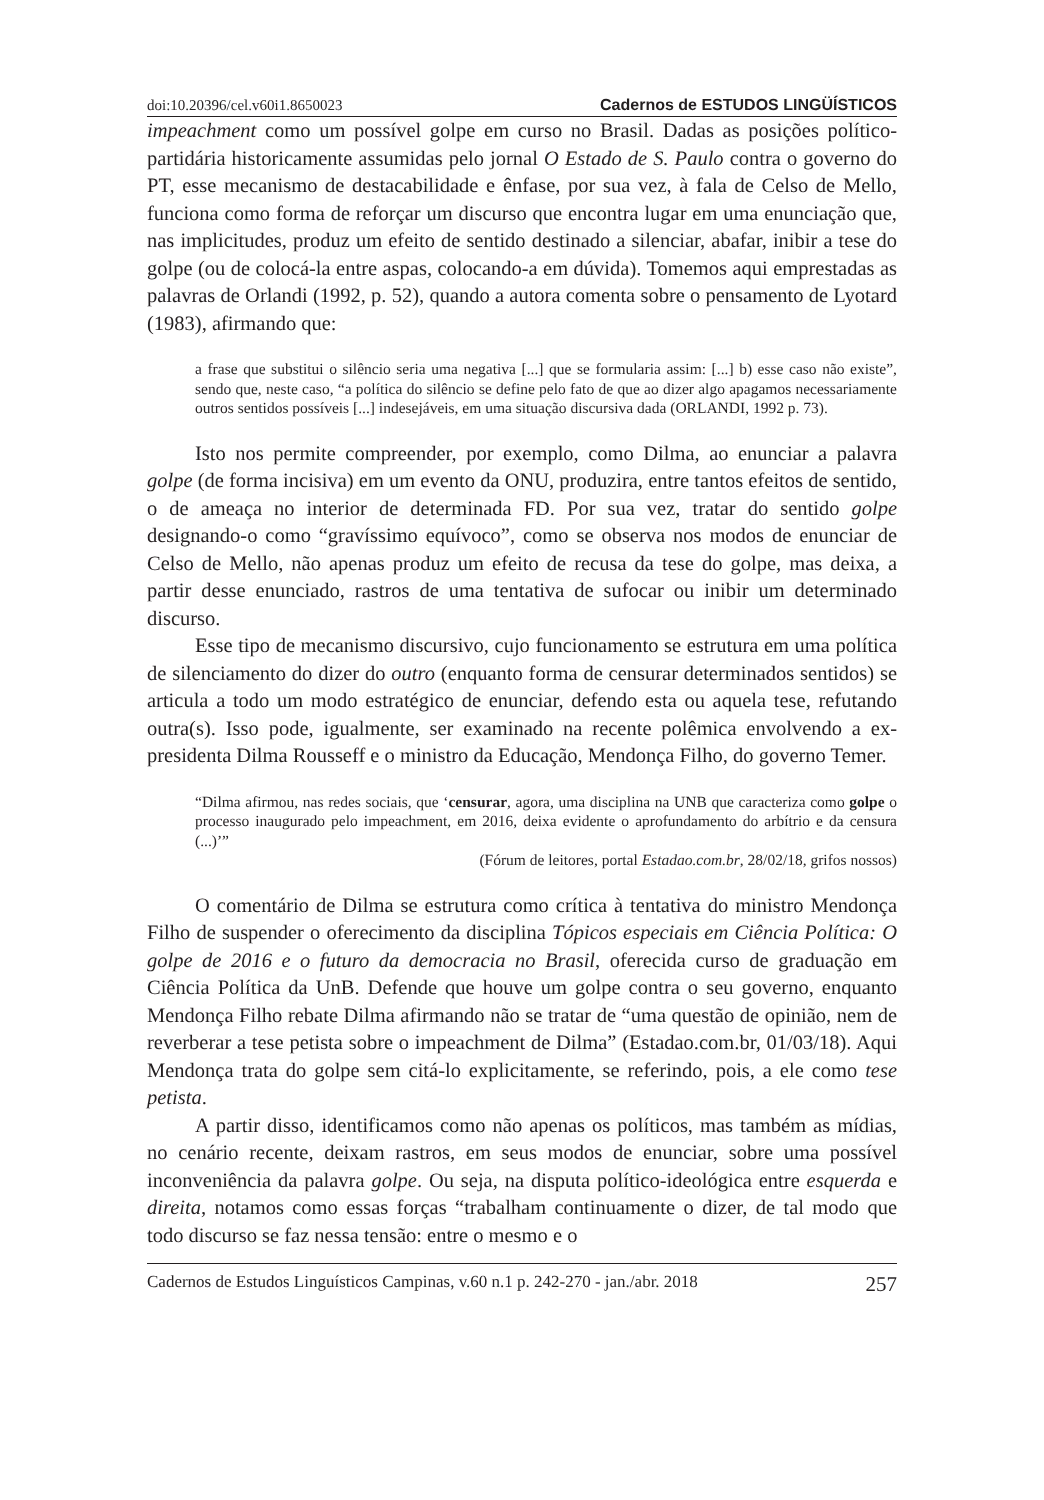doi:10.20396/cel.v60i1.8650023 Cadernos de ESTUDOS LINGÜÍSTICOS
impeachment como um possível golpe em curso no Brasil. Dadas as posições político-partidária historicamente assumidas pelo jornal O Estado de S. Paulo contra o governo do PT, esse mecanismo de destacabilidade e ênfase, por sua vez, à fala de Celso de Mello, funciona como forma de reforçar um discurso que encontra lugar em uma enunciação que, nas implicitudes, produz um efeito de sentido destinado a silenciar, abafar, inibir a tese do golpe (ou de colocá-la entre aspas, colocando-a em dúvida). Tomemos aqui emprestadas as palavras de Orlandi (1992, p. 52), quando a autora comenta sobre o pensamento de Lyotard (1983), afirmando que:
a frase que substitui o silêncio seria uma negativa [...] que se formularia assim: [...] b) esse caso não existe”, sendo que, neste caso, “a política do silêncio se define pelo fato de que ao dizer algo apagamos necessariamente outros sentidos possíveis [...] indesejáveis, em uma situação discursiva dada (ORLANDI, 1992 p. 73).
Isto nos permite compreender, por exemplo, como Dilma, ao enunciar a palavra golpe (de forma incisiva) em um evento da ONU, produzira, entre tantos efeitos de sentido, o de ameaça no interior de determinada FD. Por sua vez, tratar do sentido golpe designando-o como “gravíssimo equívoco”, como se observa nos modos de enunciar de Celso de Mello, não apenas produz um efeito de recusa da tese do golpe, mas deixa, a partir desse enunciado, rastros de uma tentativa de sufocar ou inibir um determinado discurso.
Esse tipo de mecanismo discursivo, cujo funcionamento se estrutura em uma política de silenciamento do dizer do outro (enquanto forma de censurar determinados sentidos) se articula a todo um modo estratégico de enunciar, defendo esta ou aquela tese, refutando outra(s). Isso pode, igualmente, ser examinado na recente polêmica envolvendo a ex-presidenta Dilma Rousseff e o ministro da Educação, Mendonça Filho, do governo Temer.
“Dilma afirmou, nas redes sociais, que ‘censurar, agora, uma disciplina na UNB que caracteriza como golpe o processo inaugurado pelo impeachment, em 2016, deixa evidente o aprofundamento do arbítrio e da censura (...)’”
(Fórum de leitores, portal Estadao.com.br, 28/02/18, grifos nossos)
O comentário de Dilma se estrutura como crítica à tentativa do ministro Mendonça Filho de suspender o oferecimento da disciplina Tópicos especiais em Ciência Política: O golpe de 2016 e o futuro da democracia no Brasil, oferecida curso de graduação em Ciência Política da UnB. Defende que houve um golpe contra o seu governo, enquanto Mendonça Filho rebate Dilma afirmando não se tratar de “uma questão de opinião, nem de reverberar a tese petista sobre o impeachment de Dilma” (Estadao.com.br, 01/03/18). Aqui Mendonça trata do golpe sem citá-lo explicitamente, se referindo, pois, a ele como tese petista.
A partir disso, identificamos como não apenas os políticos, mas também as mídias, no cenário recente, deixam rastros, em seus modos de enunciar, sobre uma possível inconveniência da palavra golpe. Ou seja, na disputa político-ideológica entre esquerda e direita, notamos como essas forças “trabalham continuamente o dizer, de tal modo que todo discurso se faz nessa tensão: entre o mesmo e o
Cadernos de Estudos Linguísticos Campinas, v.60 n.1 p. 242-270 - jan./abr. 2018 257